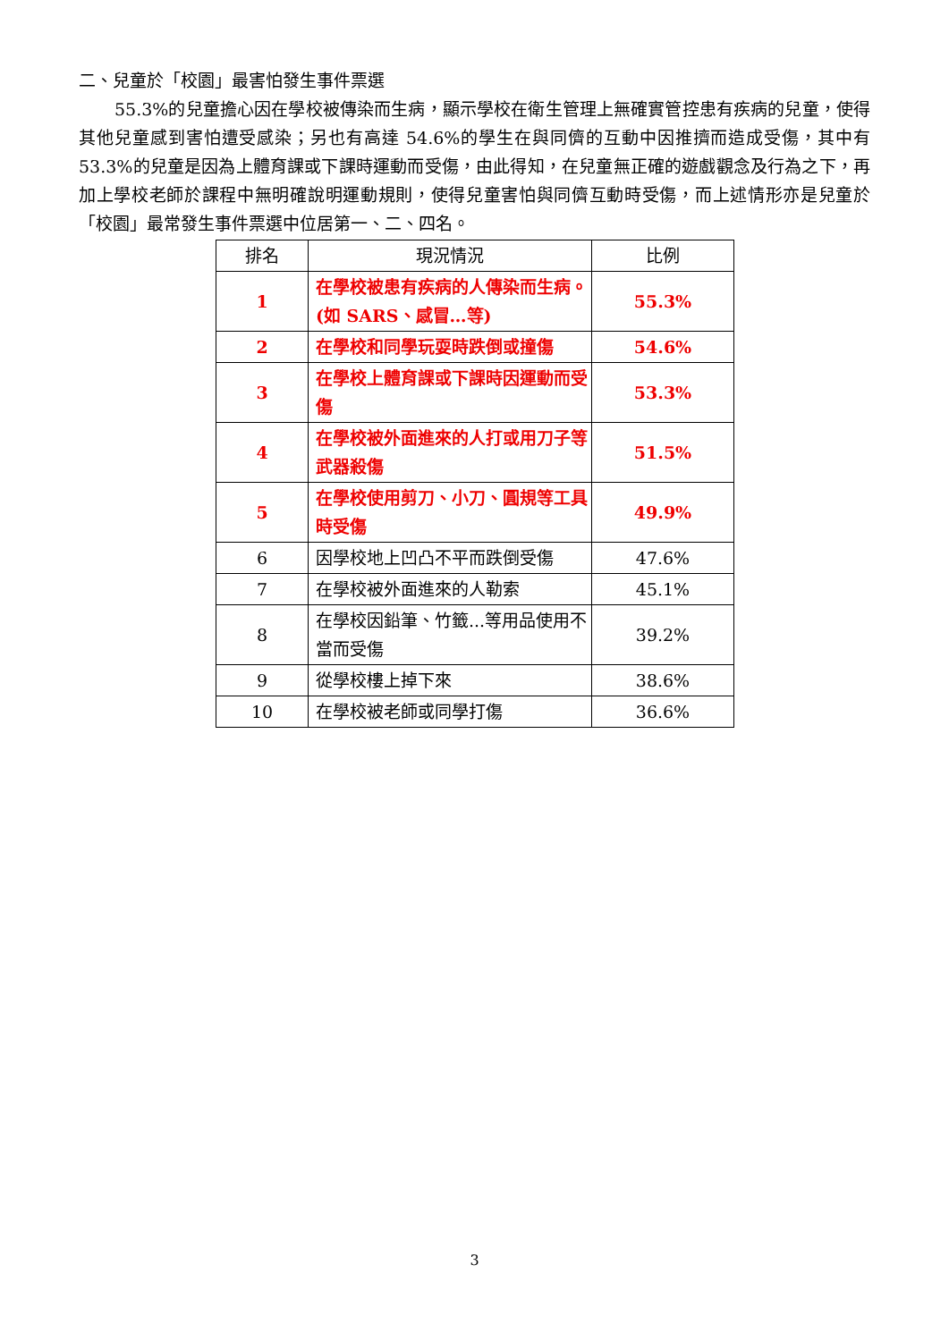二、兒童於「校園」最害怕發生事件票選
55.3%的兒童擔心因在學校被傳染而生病，顯示學校在衛生管理上無確實管控患有疾病的兒童，使得其他兒童感到害怕遭受感染；另也有高達 54.6%的學生在與同儕的互動中因推擠而造成受傷，其中有 53.3%的兒童是因為上體育課或下課時運動而受傷，由此得知，在兒童無正確的遊戲觀念及行為之下，再加上學校老師於課程中無明確說明運動規則，使得兒童害怕與同儕互動時受傷，而上述情形亦是兒童於「校園」最常發生事件票選中位居第一、二、四名。
| 排名 | 現況情況 | 比例 |
| --- | --- | --- |
| 1 | 在學校被患有疾病的人傳染而生病。(如 SARS、感冒…等) | 55.3% |
| 2 | 在學校和同學玩耍時跌倒或撞傷 | 54.6% |
| 3 | 在學校上體育課或下課時因運動而受傷 | 53.3% |
| 4 | 在學校被外面進來的人打或用刀子等武器殺傷 | 51.5% |
| 5 | 在學校使用剪刀、小刀、圓規等工具時受傷 | 49.9% |
| 6 | 因學校地上凹凸不平而跌倒受傷 | 47.6% |
| 7 | 在學校被外面進來的人勒索 | 45.1% |
| 8 | 在學校因鉛筆、竹籤...等用品使用不當而受傷 | 39.2% |
| 9 | 從學校樓上掉下來 | 38.6% |
| 10 | 在學校被老師或同學打傷 | 36.6% |
3